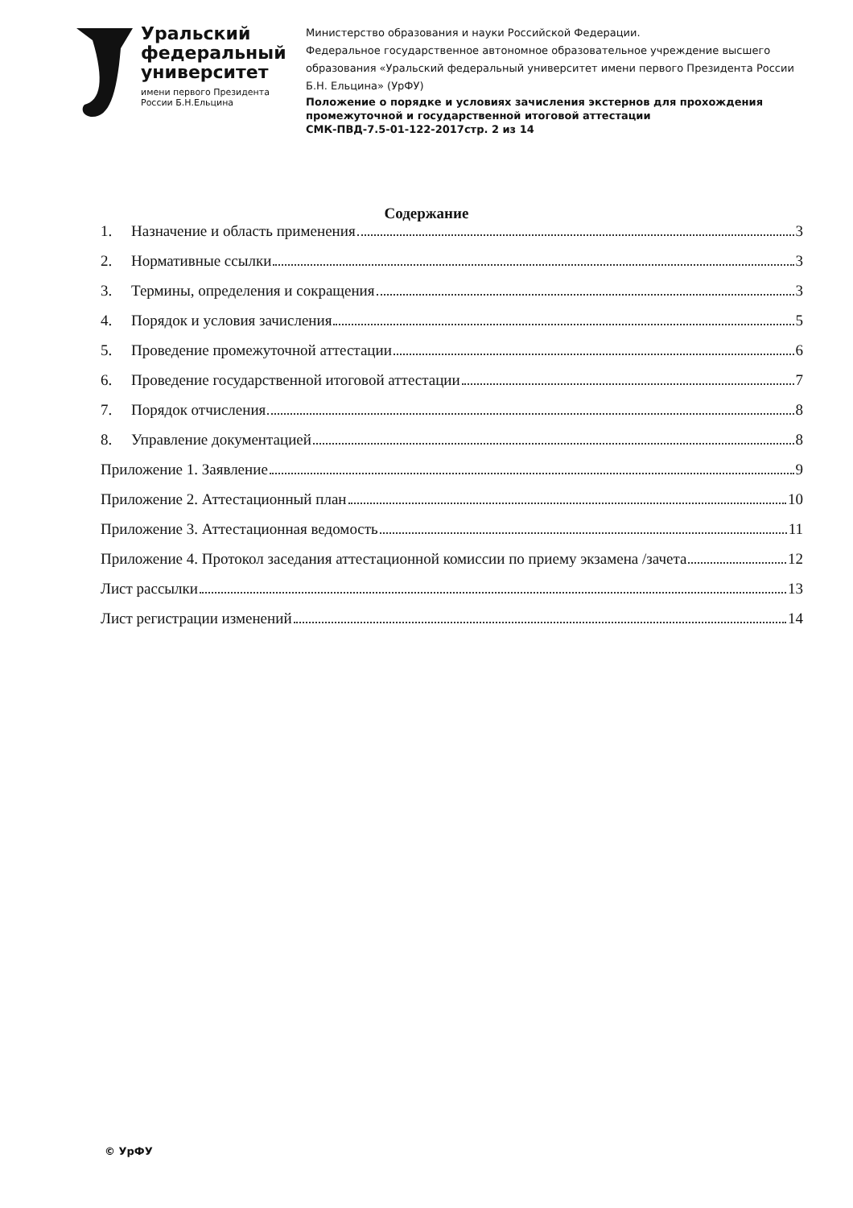Уральский
федеральный
университет
имени первого Президента
России Б.Н.Ельцина
Министерство образования и науки Российской Федерации.
Федеральное государственное автономное образовательное учреждение высшего образования «Уральский федеральный университет имени первого Президента России Б.Н. Ельцина» (УрФУ)
Положение о порядке и условиях зачисления экстернов для прохождения промежуточной и государственной итоговой аттестации
СМК-ПВД-7.5-01-122-2017 стр. 2 из 14
Содержание
1. Назначение и область применения 3
2. Нормативные ссылки 3
3. Термины, определения и сокращения 3
4. Порядок и условия зачисления 5
5. Проведение промежуточной аттестации 6
6. Проведение государственной итоговой аттестации 7
7. Порядок отчисления 8
8. Управление документацией 8
Приложение 1. Заявление 9
Приложение 2. Аттестационный план 10
Приложение 3. Аттестационная ведомость 11
Приложение 4. Протокол заседания аттестационной комиссии по приему экзамена /зачета 12
Лист рассылки 13
Лист регистрации изменений 14
© УрФУ